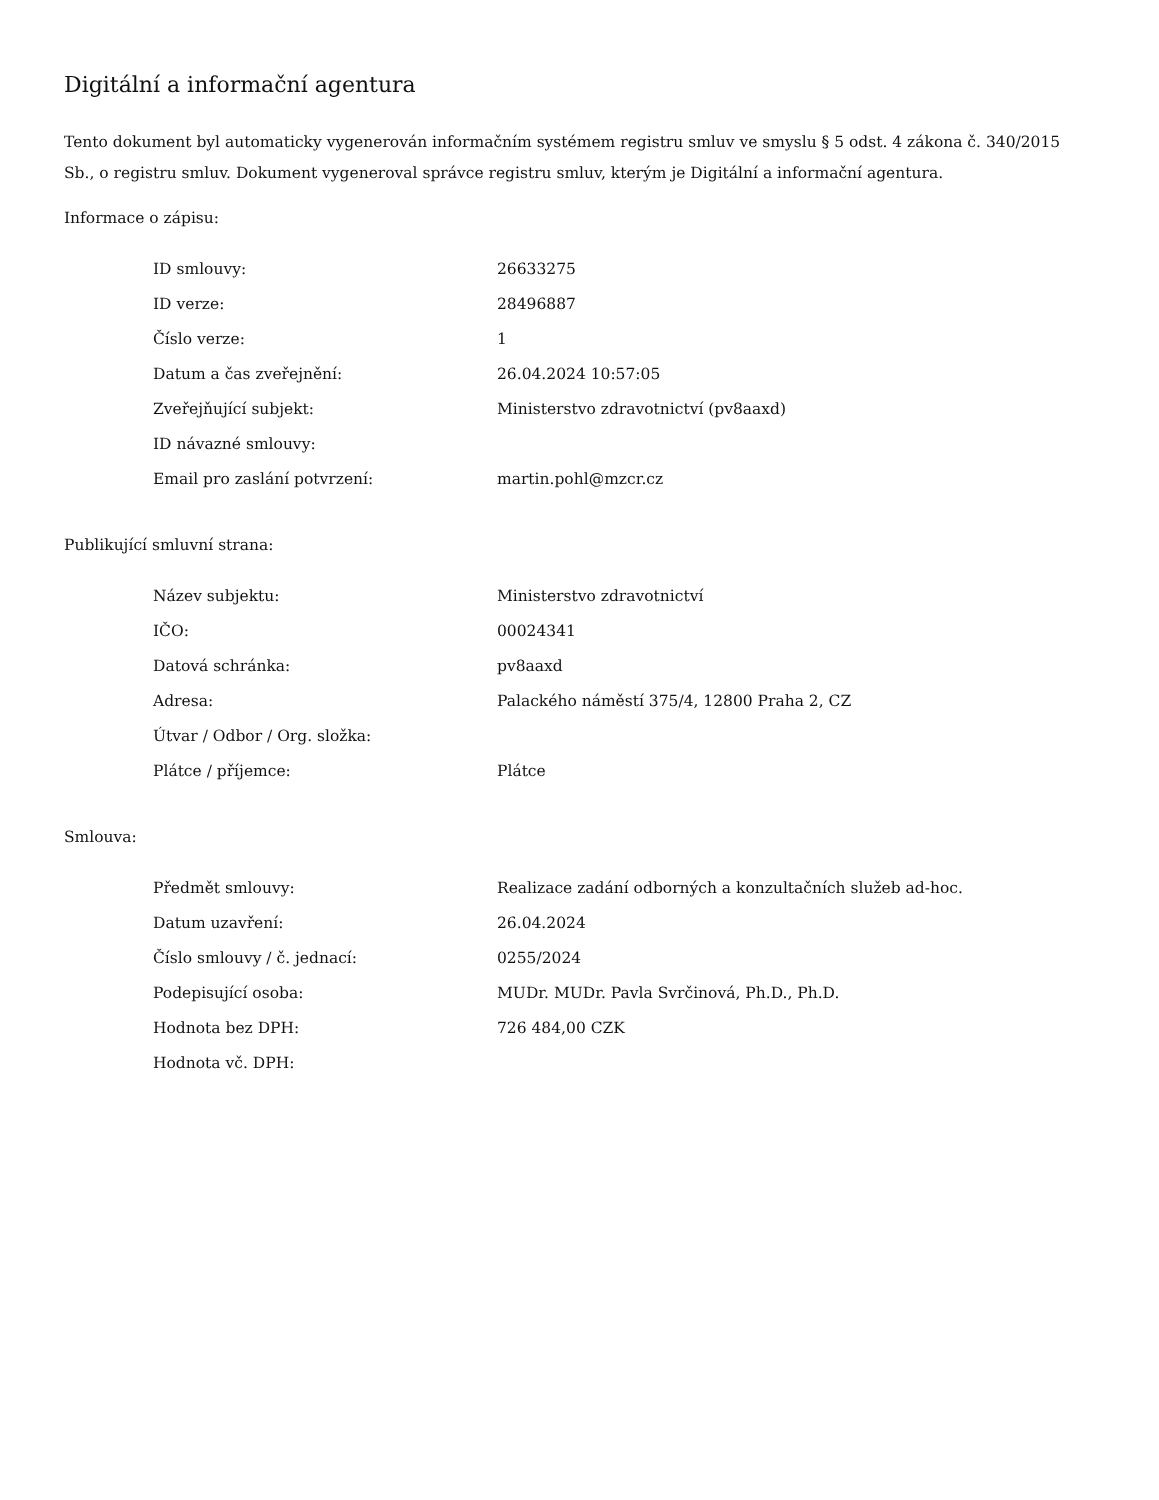Digitální a informační agentura
Tento dokument byl automaticky vygenerován informačním systémem registru smluv ve smyslu § 5 odst. 4 zákona č. 340/2015 Sb., o registru smluv. Dokument vygeneroval správce registru smluv, kterým je Digitální a informační agentura.
Informace o zápisu:
| ID smlouvy: | 26633275 |
| ID verze: | 28496887 |
| Číslo verze: | 1 |
| Datum a čas zveřejnění: | 26.04.2024 10:57:05 |
| Zveřejňující subjekt: | Ministerstvo zdravotnictví (pv8aaxd) |
| ID návazné smlouvy: | |
| Email pro zaslání potvrzení: | martin.pohl@mzcr.cz |
Publikující smluvní strana:
| Název subjektu: | Ministerstvo zdravotnictví |
| IČO: | 00024341 |
| Datová schránka: | pv8aaxd |
| Adresa: | Palackého náměstí 375/4, 12800 Praha 2, CZ |
| Útvar / Odbor / Org. složka: | |
| Plátce / příjemce: | Plátce |
Smlouva:
| Předmět smlouvy: | Realizace zadání odborných a konzultačních služeb ad-hoc. |
| Datum uzavření: | 26.04.2024 |
| Číslo smlouvy / č. jednací: | 0255/2024 |
| Podepisující osoba: | MUDr. MUDr. Pavla Svrčinová, Ph.D., Ph.D. |
| Hodnota bez DPH: | 726 484,00 CZK |
| Hodnota vč. DPH: | |